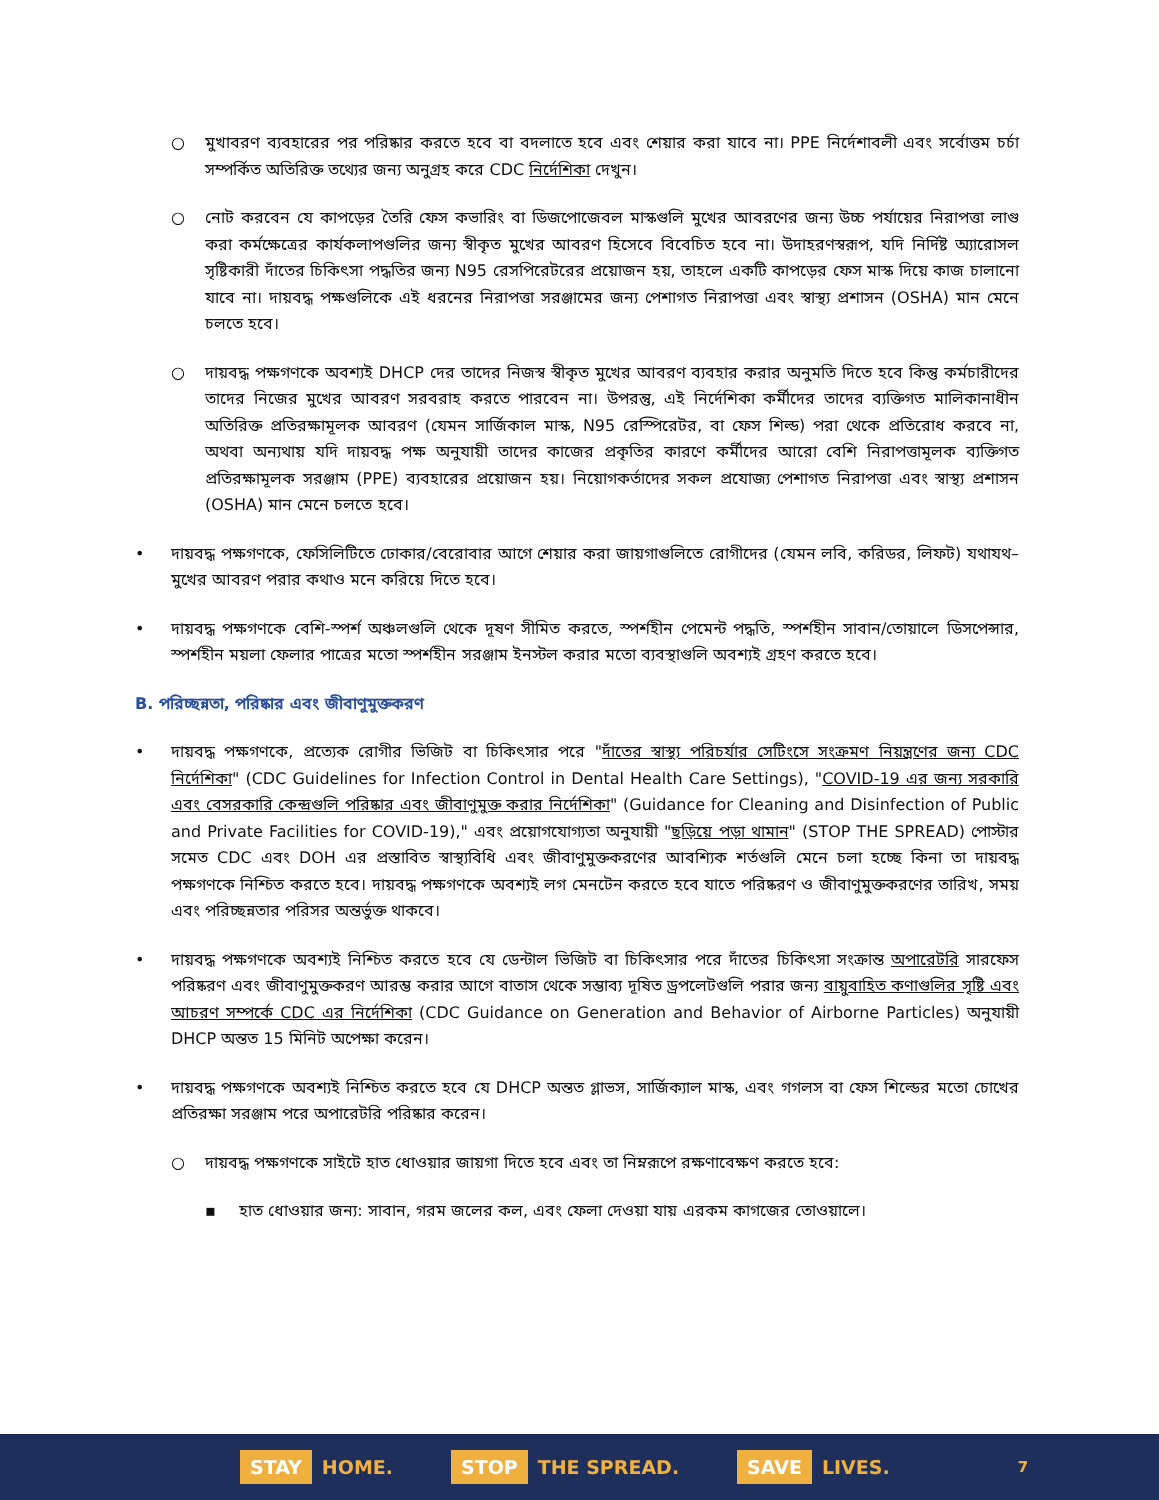○ মুখাবরণ ব্যবহারের পর পরিষ্কার করতে হবে বা বদলাতে হবে এবং শেয়ার করা যাবে না। PPE নির্দেশাবলী এবং সর্বোত্তম চর্চা সম্পর্কিত অতিরিক্ত তথ্যের জন্য অনুগ্রহ করে CDC নির্দেশিকা দেখুন।
○ নোট করবেন যে কাপড়ের তৈরি ফেস কভারিং বা ডিজপোজেবল মাস্কগুলি মুখের আবরণের জন্য উচ্চ পর্যায়ের নিরাপত্তা লাগু করা কর্মক্ষেত্রের কার্যকলাপগুলির জন্য স্বীকৃত মুখের আবরণ হিসেবে বিবেচিত হবে না। উদাহরণস্বরূপ, যদি নির্দিষ্ট অ্যারোসল সৃষ্টিকারী দাঁতের চিকিৎসা পদ্ধতির জন্য N95 রেসপিরেটরের প্রয়োজন হয়, তাহলে একটি কাপড়ের ফেস মাস্ক দিয়ে কাজ চালানো যাবে না। দায়বদ্ধ পক্ষগুলিকে এই ধরনের নিরাপত্তা সরঞ্জামের জন্য পেশাগত নিরাপত্তা এবং স্বাস্থ্য প্রশাসন (OSHA) মান মেনে চলতে হবে।
○ দায়বদ্ধ পক্ষগণকে অবশ্যই DHCP দের তাদের নিজস্ব স্বীকৃত মুখের আবরণ ব্যবহার করার অনুমতি দিতে হবে কিন্তু কর্মচারীদের তাদের নিজের মুখের আবরণ সরবরাহ করতে পারবেন না। উপরন্তু, এই নির্দেশিকা কর্মীদের তাদের ব্যক্তিগত মালিকানাধীন অতিরিক্ত প্রতিরক্ষামূলক আবরণ (যেমন সার্জিকাল মাস্ক, N95 রেস্পিরেটর, বা ফেস শিল্ড) পরা থেকে প্রতিরোধ করবে না, অথবা অন্যথায় যদি দায়বদ্ধ পক্ষ অনুযায়ী তাদের কাজের প্রকৃতির কারণে কর্মীদের আরো বেশি নিরাপত্তামূলক ব্যক্তিগত প্রতিরক্ষামূলক সরঞ্জাম (PPE) ব্যবহারের প্রয়োজন হয়। নিয়োগকর্তাদের সকল প্রযোজ্য পেশাগত নিরাপত্তা এবং স্বাস্থ্য প্রশাসন (OSHA) মান মেনে চলতে হবে।
• দায়বদ্ধ পক্ষগণকে, ফেসিলিটিতে ঢোকার/বেরোবার আগে শেয়ার করা জায়গাগুলিতে রোগীদের (যেমন লবি, করিডর, লিফট) যথাযথ–মুখের আবরণ পরার কথাও মনে করিয়ে দিতে হবে।
• দায়বদ্ধ পক্ষগণকে বেশি-স্পর্শ অঞ্চলগুলি থেকে দূষণ সীমিত করতে, স্পর্শহীন পেমেন্ট পদ্ধতি, স্পর্শহীন সাবান/তোয়ালে ডিসপেন্সার, স্পর্শহীন ময়লা ফেলার পাত্রের মতো স্পর্শহীন সরঞ্জাম ইনস্টল করার মতো ব্যবস্থাগুলি অবশ্যই গ্রহণ করতে হবে।
B. পরিচ্ছন্নতা, পরিষ্কার এবং জীবাণুমুক্তকরণ
• দায়বদ্ধ পক্ষগণকে, প্রত্যেক রোগীর ভিজিট বা চিকিৎসার পরে "দাঁতের স্বাস্থ্য পরিচর্যার সেটিংসে সংক্রমণ নিয়ন্ত্রণের জন্য CDC নির্দেশিকা" (CDC Guidelines for Infection Control in Dental Health Care Settings), "COVID-19 এর জন্য সরকারি এবং বেসরকারি কেন্দ্রগুলি পরিষ্কার এবং জীবাণুমুক্ত করার নির্দেশিকা" (Guidance for Cleaning and Disinfection of Public and Private Facilities for COVID-19)," এবং প্রয়োগযোগ্যতা অনুযায়ী "ছড়িয়ে পড়া থামান" (STOP THE SPREAD) পোস্টার সমেত CDC এবং DOH এর প্রস্তাবিত স্বাস্থ্যবিধি এবং জীবাণুমুক্তকরণের আবশ্যিক শর্তগুলি মেনে চলা হচ্ছে কিনা তা দায়বদ্ধ পক্ষগণকে নিশ্চিত করতে হবে। দায়বদ্ধ পক্ষগণকে অবশ্যই লগ মেনটেন করতে হবে যাতে পরিষ্করণ ও জীবাণুমুক্তকরণের তারিখ, সময় এবং পরিচ্ছন্নতার পরিসর অন্তর্ভুক্ত থাকবে।
• দায়বদ্ধ পক্ষগণকে অবশ্যই নিশ্চিত করতে হবে যে ডেন্টাল ভিজিট বা চিকিৎসার পরে দাঁতের চিকিৎসা সংক্রান্ত অপারেটরি সারফেস পরিষ্করণ এবং জীবাণুমুক্তকরণ আরম্ভ করার আগে বাতাস থেকে সম্ভাব্য দূষিত ড্রপলেটগুলি পরার জন্য বায়ুবাহিত কণাগুলির সৃষ্টি এবং আচরণ সম্পর্কে CDC এর নির্দেশিকা (CDC Guidance on Generation and Behavior of Airborne Particles) অনুযায়ী DHCP অন্তত 15 মিনিট অপেক্ষা করেন।
• দায়বদ্ধ পক্ষগণকে অবশ্যই নিশ্চিত করতে হবে যে DHCP অন্তত গ্লাভস, সার্জিক্যাল মাস্ক, এবং গগলস বা ফেস শিল্ডের মতো চোখের প্রতিরক্ষা সরঞ্জাম পরে অপারেটরি পরিষ্কার করেন।
○ দায়বদ্ধ পক্ষগণকে সাইটে হাত ধোওয়ার জায়গা দিতে হবে এবং তা নিম্নরূপে রক্ষণাবেক্ষণ করতে হবে:
▪ হাত ধোওয়ার জন্য: সাবান, গরম জলের কল, এবং ফেলা দেওয়া যায় এরকম কাগজের তোওয়ালে।
STAY HOME.
STOP THE SPREAD.
SAVE LIVES.
7